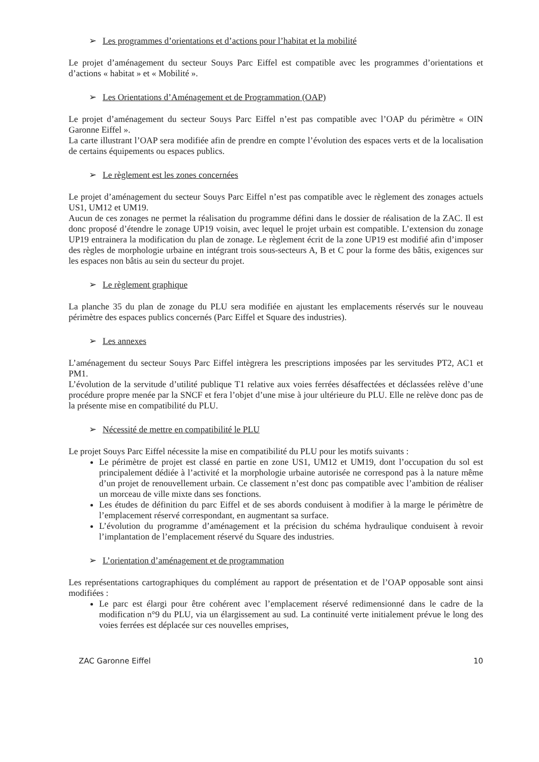➢ Les programmes d’orientations et d’actions pour l’habitat et la mobilité
Le projet d’aménagement du secteur Souys Parc Eiffel est compatible avec les programmes d’orientations et d’actions « habitat » et « Mobilité ».
➢ Les Orientations d’Aménagement et de Programmation (OAP)
Le projet d’aménagement du secteur Souys Parc Eiffel n’est pas compatible avec l’OAP du périmètre « OIN Garonne Eiffel ».
La carte illustrant l’OAP sera modifiée afin de prendre en compte l’évolution des espaces verts et de la localisation de certains équipements ou espaces publics.
➢ Le règlement est les zones concernées
Le projet d’aménagement du secteur Souys Parc Eiffel n’est pas compatible avec le règlement des zonages actuels US1, UM12 et UM19.
Aucun de ces zonages ne permet la réalisation du programme défini dans le dossier de réalisation de la ZAC. Il est donc proposé d’étendre le zonage UP19 voisin, avec lequel le projet urbain est compatible. L’extension du zonage UP19 entrainera la modification du plan de zonage. Le règlement écrit de la zone UP19 est modifié afin d’imposer des règles de morphologie urbaine en intégrant trois sous-secteurs A, B et C pour la forme des bâtis, exigences sur les espaces non bâtis au sein du secteur du projet.
➢ Le règlement graphique
La planche 35 du plan de zonage du PLU sera modifiée en ajustant les emplacements réservés sur le nouveau périmètre des espaces publics concernés (Parc Eiffel et Square des industries).
➢ Les annexes
L’aménagement du secteur Souys Parc Eiffel intègrera les prescriptions imposées par les servitudes PT2, AC1 et PM1.
L’évolution de la servitude d’utilité publique T1 relative aux voies ferrées désaffectées et déclassées relève d’une procédure propre menée par la SNCF et fera l’objet d’une mise à jour ultérieure du PLU. Elle ne relève donc pas de la présente mise en compatibilité du PLU.
➢ Nécessité de mettre en compatibilité le PLU
Le projet Souys Parc Eiffel nécessite la mise en compatibilité du PLU pour les motifs suivants :
Le périmètre de projet est classé en partie en zone US1, UM12 et UM19, dont l’occupation du sol est principalement dédiée à l’activité et la morphologie urbaine autorisée ne correspond pas à la nature même d’un projet de renouvellement urbain. Ce classement n’est donc pas compatible avec l’ambition de réaliser un morceau de ville mixte dans ses fonctions.
Les études de définition du parc Eiffel et de ses abords conduisent à modifier à la marge le périmètre de l’emplacement réservé correspondant, en augmentant sa surface.
L’évolution du programme d’aménagement et la précision du schéma hydraulique conduisent à revoir l’implantation de l’emplacement réservé du Square des industries.
➢ L’orientation d’aménagement et de programmation
Les représentations cartographiques du complément au rapport de présentation et de l’OAP opposable sont ainsi modifiées :
Le parc est élargi pour être cohérent avec l’emplacement réservé redimensionné dans le cadre de la modification n°9 du PLU, via un élargissement au sud. La continuité verte initialement prévue le long des voies ferrées est déplacée sur ces nouvelles emprises,
ZAC Garonne Eiffel 10